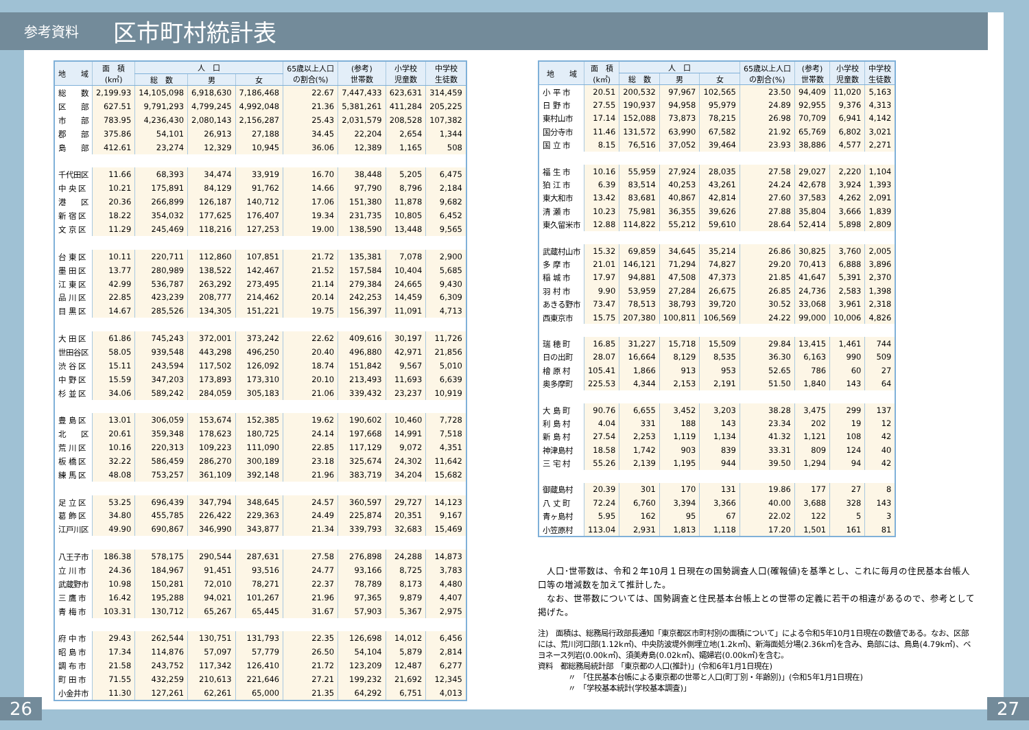参考資料 区市町村統計表
| 地 域 | 面 積 (k㎡) | 人 口 | | | 65歳以上人口 の割合(%) | (参考) 世帯数 | 小学校 児童数 | 中学校 生徒数 |
| --- | --- | --- | --- | --- | --- | --- | --- | --- |
| | | 総 数 | 男 | 女 | | | | |
| 総 数 | 2,199.93 | 14,105,098 | 6,918,630 | 7,186,468 | 22.67 | 7,447,433 | 623,631 | 314,459 |
| 区 部 | 627.51 | 9,791,293 | 4,799,245 | 4,992,048 | 21.36 | 5,381,261 | 411,284 | 205,225 |
| 市 部 | 783.95 | 4,236,430 | 2,080,143 | 2,156,287 | 25.43 | 2,031,579 | 208,528 | 107,382 |
| 郡 部 | 375.86 | 54,101 | 26,913 | 27,188 | 34.45 | 22,204 | 2,654 | 1,344 |
| 島 部 | 412.61 | 23,274 | 12,329 | 10,945 | 36.06 | 12,389 | 1,165 | 508 |
| 千代田区 | 11.66 | 68,393 | 34,474 | 33,919 | 16.70 | 38,448 | 5,205 | 6,475 |
| 中 央 区 | 10.21 | 175,891 | 84,129 | 91,762 | 14.66 | 97,790 | 8,796 | 2,184 |
| 港 区 | 20.36 | 266,899 | 126,187 | 140,712 | 17.06 | 151,380 | 11,878 | 9,682 |
| 新 宿 区 | 18.22 | 354,032 | 177,625 | 176,407 | 19.34 | 231,735 | 10,805 | 6,452 |
| 文 京 区 | 11.29 | 245,469 | 118,216 | 127,253 | 19.00 | 138,590 | 13,448 | 9,565 |
| 台 東 区 | 10.11 | 220,711 | 112,860 | 107,851 | 21.72 | 135,381 | 7,078 | 2,900 |
| 墨 田 区 | 13.77 | 280,989 | 138,522 | 142,467 | 21.52 | 157,584 | 10,404 | 5,685 |
| 江 東 区 | 42.99 | 536,787 | 263,292 | 273,495 | 21.14 | 279,384 | 24,665 | 9,430 |
| 品 川 区 | 22.85 | 423,239 | 208,777 | 214,462 | 20.14 | 242,253 | 14,459 | 6,309 |
| 目 黒 区 | 14.67 | 285,526 | 134,305 | 151,221 | 19.75 | 156,397 | 11,091 | 4,713 |
| 大 田 区 | 61.86 | 745,243 | 372,001 | 373,242 | 22.62 | 409,616 | 30,197 | 11,726 |
| 世田谷区 | 58.05 | 939,548 | 443,298 | 496,250 | 20.40 | 496,880 | 42,971 | 21,856 |
| 渋 谷 区 | 15.11 | 243,594 | 117,502 | 126,092 | 18.74 | 151,842 | 9,567 | 5,010 |
| 中 野 区 | 15.59 | 347,203 | 173,893 | 173,310 | 20.10 | 213,493 | 11,693 | 6,639 |
| 杉 並 区 | 34.06 | 589,242 | 284,059 | 305,183 | 21.06 | 339,432 | 23,237 | 10,919 |
| 豊 島 区 | 13.01 | 306,059 | 153,674 | 152,385 | 19.62 | 190,602 | 10,460 | 7,728 |
| 北 区 | 20.61 | 359,348 | 178,623 | 180,725 | 24.14 | 197,668 | 14,991 | 7,518 |
| 荒 川 区 | 10.16 | 220,313 | 109,223 | 111,090 | 22.85 | 117,129 | 9,072 | 4,351 |
| 板 橋 区 | 32.22 | 586,459 | 286,270 | 300,189 | 23.18 | 325,674 | 24,302 | 11,642 |
| 練 馬 区 | 48.08 | 753,257 | 361,109 | 392,148 | 21.96 | 383,719 | 34,204 | 15,682 |
| 足 立 区 | 53.25 | 696,439 | 347,794 | 348,645 | 24.57 | 360,597 | 29,727 | 14,123 |
| 葛 飾 区 | 34.80 | 455,785 | 226,422 | 229,363 | 24.49 | 225,874 | 20,351 | 9,167 |
| 江戸川区 | 49.90 | 690,867 | 346,990 | 343,877 | 21.34 | 339,793 | 32,683 | 15,469 |
| 八王子市 | 186.38 | 578,175 | 290,544 | 287,631 | 27.58 | 276,898 | 24,288 | 14,873 |
| 立 川 市 | 24.36 | 184,967 | 91,451 | 93,516 | 24.77 | 93,166 | 8,725 | 3,783 |
| 武蔵野市 | 10.98 | 150,281 | 72,010 | 78,271 | 22.37 | 78,789 | 8,173 | 4,480 |
| 三 鷹 市 | 16.42 | 195,288 | 94,021 | 101,267 | 21.96 | 97,365 | 9,879 | 4,407 |
| 青 梅 市 | 103.31 | 130,712 | 65,267 | 65,445 | 31.67 | 57,903 | 5,367 | 2,975 |
| 府 中 市 | 29.43 | 262,544 | 130,751 | 131,793 | 22.35 | 126,698 | 14,012 | 6,456 |
| 昭 島 市 | 17.34 | 114,876 | 57,097 | 57,779 | 26.50 | 54,104 | 5,879 | 2,814 |
| 調 布 市 | 21.58 | 243,752 | 117,342 | 126,410 | 21.72 | 123,209 | 12,487 | 6,277 |
| 町 田 市 | 71.55 | 432,259 | 210,613 | 221,646 | 27.21 | 199,232 | 21,692 | 12,345 |
| 小金井市 | 11.30 | 127,261 | 62,261 | 65,000 | 21.35 | 64,292 | 6,751 | 4,013 |
| 地 域 | 面 積 (k㎡) | 人 口 | | | 65歳以上人口 の割合(%) | (参考) 世帯数 | 小学校 児童数 | 中学校 生徒数 |
| --- | --- | --- | --- | --- | --- | --- | --- | --- |
| | | 総 数 | 男 | 女 | | | | |
| 小 平 市 | 20.51 | 200,532 | 97,967 | 102,565 | 23.50 | 94,409 | 11,020 | 5,163 |
| 日 野 市 | 27.55 | 190,937 | 94,958 | 95,979 | 24.89 | 92,955 | 9,376 | 4,313 |
| 東村山市 | 17.14 | 152,088 | 73,873 | 78,215 | 26.98 | 70,709 | 6,941 | 4,142 |
| 国分寺市 | 11.46 | 131,572 | 63,990 | 67,582 | 21.92 | 65,769 | 6,802 | 3,021 |
| 国 立 市 | 8.15 | 76,516 | 37,052 | 39,464 | 23.93 | 38,886 | 4,577 | 2,271 |
| 福 生 市 | 10.16 | 55,959 | 27,924 | 28,035 | 27.58 | 29,027 | 2,220 | 1,104 |
| 狛 江 市 | 6.39 | 83,514 | 40,253 | 43,261 | 24.24 | 42,678 | 3,924 | 1,393 |
| 東大和市 | 13.42 | 83,681 | 40,867 | 42,814 | 27.60 | 37,583 | 4,262 | 2,091 |
| 清 瀬 市 | 10.23 | 75,981 | 36,355 | 39,626 | 27.88 | 35,804 | 3,666 | 1,839 |
| 東久留米市 | 12.88 | 114,822 | 55,212 | 59,610 | 28.64 | 52,414 | 5,898 | 2,809 |
| 武蔵村山市 | 15.32 | 69,859 | 34,645 | 35,214 | 26.86 | 30,825 | 3,760 | 2,005 |
| 多 摩 市 | 21.01 | 146,121 | 71,294 | 74,827 | 29.20 | 70,413 | 6,888 | 3,896 |
| 稲 城 市 | 17.97 | 94,881 | 47,508 | 47,373 | 21.85 | 41,647 | 5,391 | 2,370 |
| 羽 村 市 | 9.90 | 53,959 | 27,284 | 26,675 | 26.85 | 24,736 | 2,583 | 1,398 |
| あきる野市 | 73.47 | 78,513 | 38,793 | 39,720 | 30.52 | 33,068 | 3,961 | 2,318 |
| 西東京市 | 15.75 | 207,380 | 100,811 | 106,569 | 24.22 | 99,000 | 10,006 | 4,826 |
| 瑞 穂 町 | 16.85 | 31,227 | 15,718 | 15,509 | 29.84 | 13,415 | 1,461 | 744 |
| 日の出町 | 28.07 | 16,664 | 8,129 | 8,535 | 36.30 | 6,163 | 990 | 509 |
| 檜 原 村 | 105.41 | 1,866 | 913 | 953 | 52.65 | 786 | 60 | 27 |
| 奥多摩町 | 225.53 | 4,344 | 2,153 | 2,191 | 51.50 | 1,840 | 143 | 64 |
| 大 島 町 | 90.76 | 6,655 | 3,452 | 3,203 | 38.28 | 3,475 | 299 | 137 |
| 利 島 村 | 4.04 | 331 | 188 | 143 | 23.34 | 202 | 19 | 12 |
| 新 島 村 | 27.54 | 2,253 | 1,119 | 1,134 | 41.32 | 1,121 | 108 | 42 |
| 神津島村 | 18.58 | 1,742 | 903 | 839 | 33.31 | 809 | 124 | 40 |
| 三 宅 村 | 55.26 | 2,139 | 1,195 | 944 | 39.50 | 1,294 | 94 | 42 |
| 御蔵島村 | 20.39 | 301 | 170 | 131 | 19.86 | 177 | 27 | 8 |
| 八 丈 町 | 72.24 | 6,760 | 3,394 | 3,366 | 40.00 | 3,688 | 328 | 143 |
| 青ヶ島村 | 5.95 | 162 | 95 | 67 | 22.02 | 122 | 5 | 3 |
| 小笠原村 | 113.04 | 2,931 | 1,813 | 1,118 | 17.20 | 1,501 | 161 | 81 |
　人口･世帯数は、令和２年10月１日現在の国勢調査人口(確報値)を基準とし、これに毎月の住民基本台帳人口等の増減数を加えて推計した。
　なお、世帯数については、国勢調査と住民基本台帳上との世帯の定義に若干の相違があるので、参考として掲げた。
注)　面積は、総務局行政部長通知「東京都区市町村別の面積について」による令和5年10月1日現在の数値である。なお、区部には、荒川河口部(1.12k㎡)、中央防波堤外側埋立地(1.2k㎡)、新海面処分場(2.36k㎡)を含み、島部には、鳥島(4.79k㎡)、ベヨネース列岩(0.00k㎡)、須美寿島(0.02k㎡)、孀婦岩(0.00k㎡)を含む。
資料　都総務局統計部　「東京都の人口(推計)」(令和6年1月1日現在)
　　　　〃　「住民基本台帳による東京都の世帯と人口(町丁別・年齢別)」(令和5年1月1日現在)
　　　　〃　「学校基本統計(学校基本調査)」
26 27